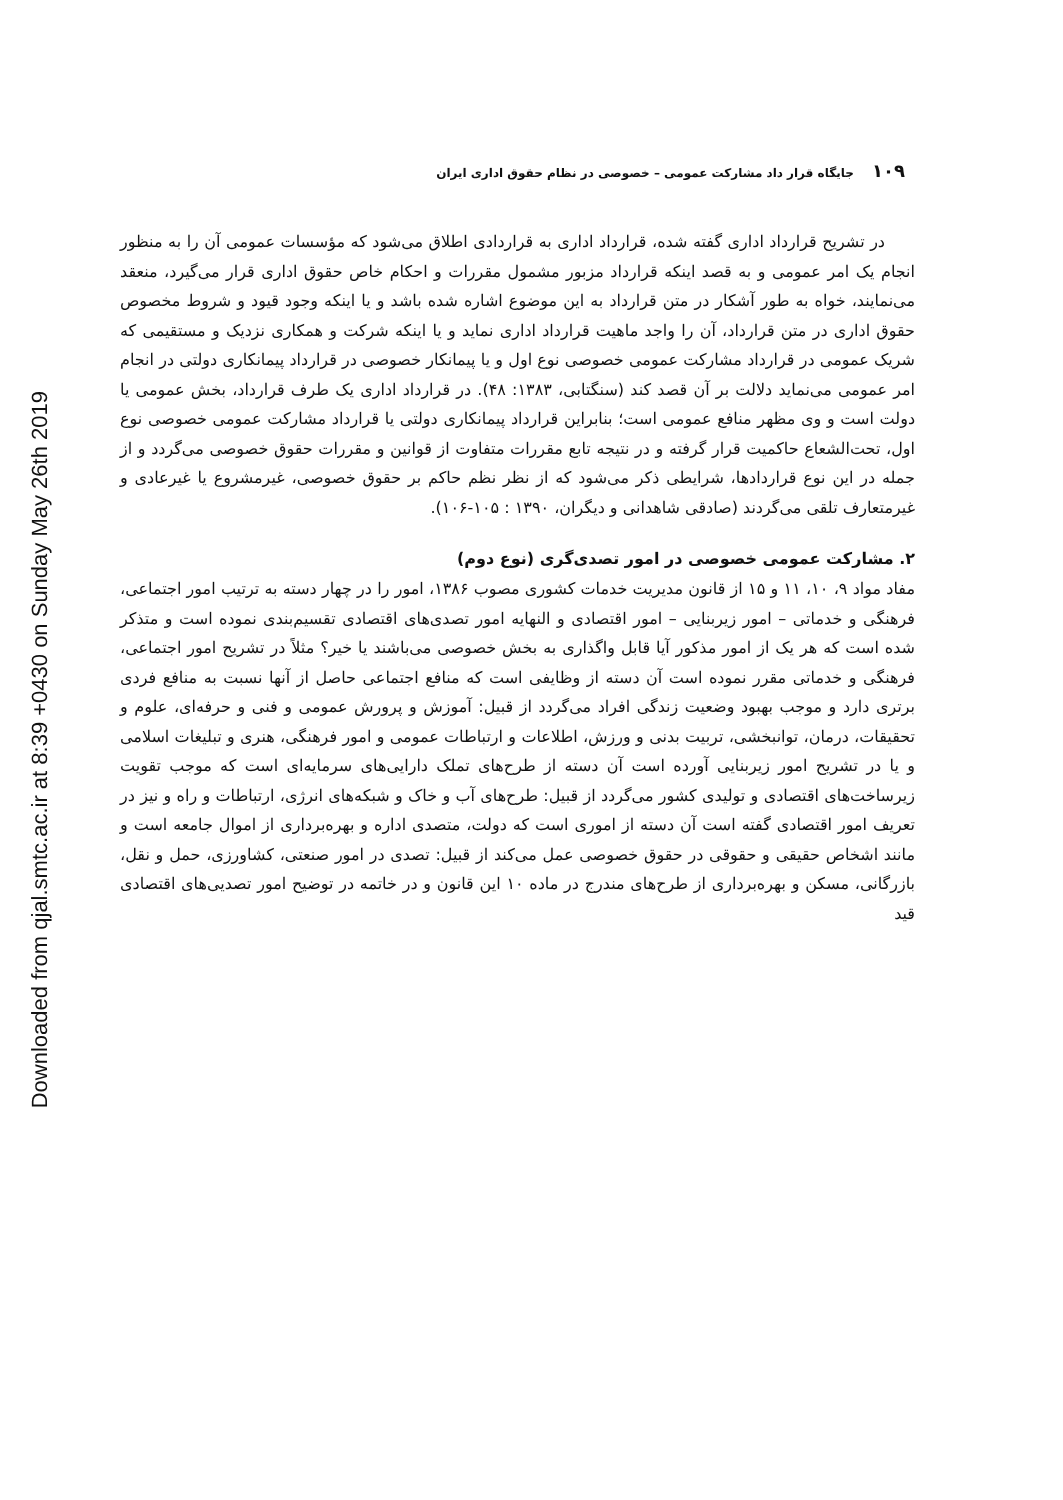Downloaded from qjal.smtc.ac.ir at 8:39 +0430 on Sunday May 26th 2019
۱۰۹ جایگاه قرار داد مشارکت عمومی – خصوصی در نظام حقوق اداری ایران
در تشریح قرارداد اداری گفته شده، قرارداد اداری به قراردادی اطلاق می‌شود که مؤسسات عمومی آن را به منظور انجام یک امر عمومی و به قصد اینکه قرارداد مزبور مشمول مقررات و احکام خاص حقوق اداری قرار می‌گیرد، منعقد می‌نمایند، خواه به طور آشکار در متن قرارداد به این موضوع اشاره شده باشد و یا اینکه وجود قیود و شروط مخصوص حقوق اداری در متن قرارداد، آن را واجد ماهیت قرارداد اداری نماید و یا اینکه شرکت و همکاری نزدیک و مستقیمی که شریک عمومی در قرارداد مشارکت عمومی خصوصی نوع اول و یا پیمانکار خصوصی در قرارداد پیمانکاری دولتی در انجام امر عمومی می‌نماید دلالت بر آن قصد کند (سنگتابی، ۱۳۸۳: ۴۸). در قرارداد اداری یک طرف قرارداد، بخش عمومی یا دولت است و وی مظهر منافع عمومی است؛ بنابراین قرارداد پیمانکاری دولتی یا قرارداد مشارکت عمومی خصوصی نوع اول، تحت‌الشعاع حاکمیت قرار گرفته و در نتیجه تابع مقررات متفاوت از قوانین و مقررات حقوق خصوصی می‌گردد و از جمله در این نوع قراردادها، شرایطی ذکر می‌شود که از نظر نظم حاکم بر حقوق خصوصی، غیرمشروع یا غیرعادی و غیرمتعارف تلقی می‌گردند (صادقی شاهدانی و دیگران، ۱۳۹۰ : ۱۰۵-۱۰۶).
۲. مشارکت عمومی خصوصی در امور تصدی‌گری (نوع دوم)
مفاد مواد ۹، ۱۰، ۱۱ و ۱۵ از قانون مدیریت خدمات کشوری مصوب ۱۳۸۶، امور را در چهار دسته به ترتیب امور اجتماعی، فرهنگی و خدماتی – امور زیربنایی – امور اقتصادی و النهایه امور تصدی‌های اقتصادی تقسیم‌بندی نموده است و متذکر شده است که هر یک از امور مذکور آیا قابل واگذاری به بخش خصوصی می‌باشند یا خیر؟ مثلاً در تشریح امور اجتماعی، فرهنگی و خدماتی مقرر نموده است آن دسته از وظایفی است که منافع اجتماعی حاصل از آنها نسبت به منافع فردی برتری دارد و موجب بهبود وضعیت زندگی افراد می‌گردد از قبیل: آموزش و پرورش عمومی و فنی و حرفه‌ای، علوم و تحقیقات، درمان، توانبخشی، تربیت بدنی و ورزش، اطلاعات و ارتباطات عمومی و امور فرهنگی، هنری و تبلیغات اسلامی و یا در تشریح امور زیربنایی آورده است آن دسته از طرح‌های تملک دارایی‌های سرمایه‌ای است که موجب تقویت زیرساخت‌های اقتصادی و تولیدی کشور می‌گردد از قبیل: طرح‌های آب و خاک و شبکه‌های انرژی، ارتباطات و راه و نیز در تعریف امور اقتصادی گفته است آن دسته از اموری است که دولت، متصدی اداره و بهره‌برداری از اموال جامعه است و مانند اشخاص حقیقی و حقوقی در حقوق خصوصی عمل می‌کند از قبیل: تصدی در امور صنعتی، کشاورزی، حمل و نقل، بازرگانی، مسکن و بهره‌برداری از طرح‌های مندرج در ماده ۱۰ این قانون و در خاتمه در توضیح امور تصدیی‌های اقتصادی قید